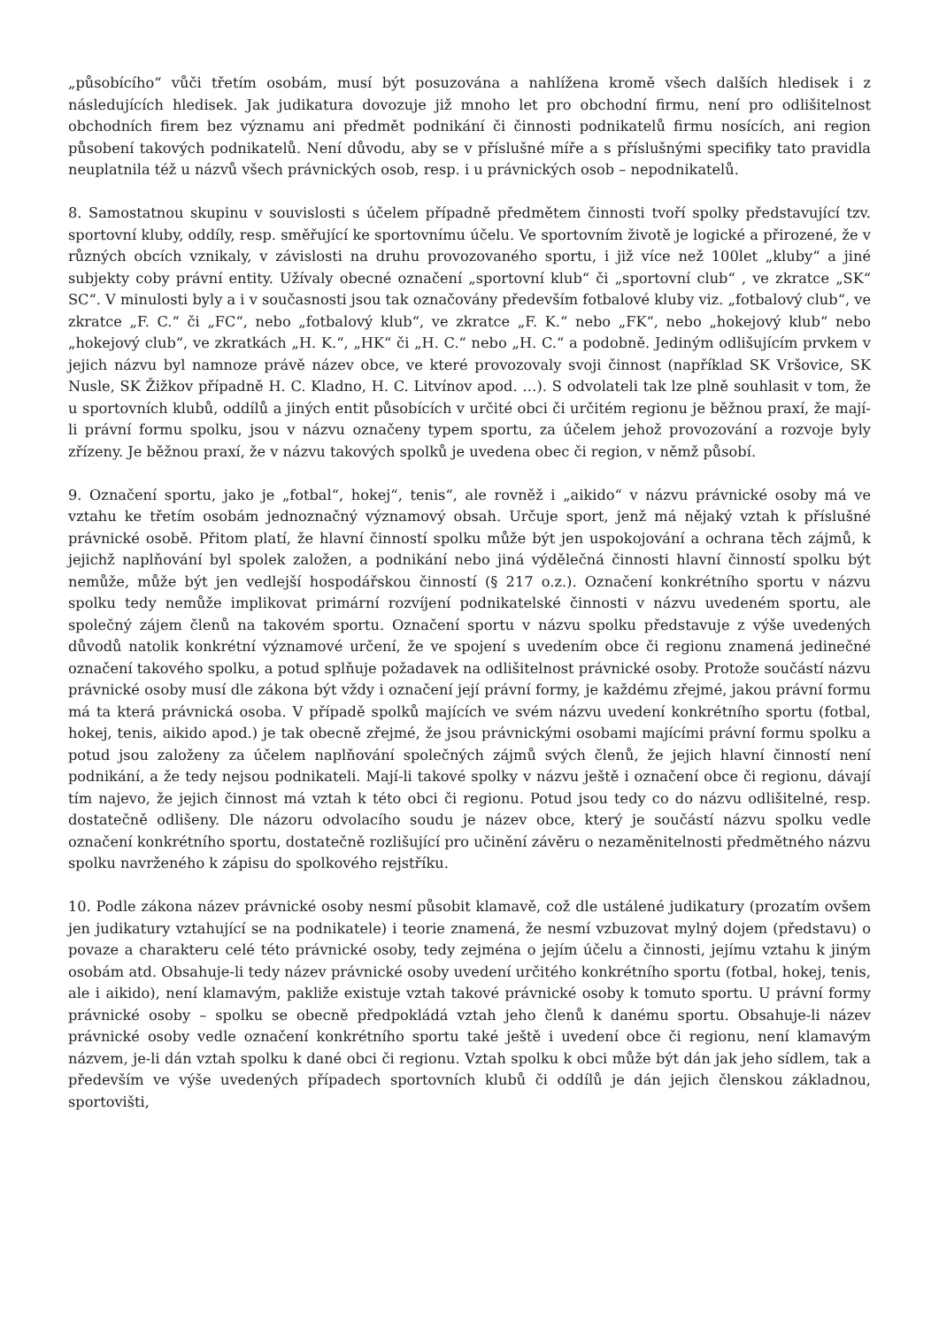„působícího“ vůči třetím osobám, musí být posuzována a nahlížena kromě všech dalších hledisek i z následujících hledisek. Jak judikatura dovozuje již mnoho let pro obchodní firmu, není pro odlišitelnost obchodních firem bez významu ani předmět podnikání či činnosti podnikatelů firmu nosících, ani region působení takových podnikatelů. Není důvodu, aby se v příslušné míře a s příslušnými specifiky tato pravidla neuplatnila též u názvů všech právnických osob, resp. i u právnických osob – nepodnikatelů.
8. Samostatnou skupinu v souvislosti s účelem případně předmětem činnosti tvoří spolky představující tzv. sportovní kluby, oddíly, resp. směřující ke sportovnímu účelu. Ve sportovním životě je logické a přirozené, že v různých obcích vznikaly, v závislosti na druhu provozovaného sportu, i již více než 100let „kluby“ a jiné subjekty coby právní entity. Užívaly obecné označení „sportovní klub“ či „sportovní club“ , ve zkratce „SK“ SC“. V minulosti byly a i v současnosti jsou tak označovány především fotbalové kluby viz. „fotbalový club“, ve zkratce „F. C.“ či „FC“, nebo „fotbalový klub“, ve zkratce „F. K.“ nebo „FK“, nebo „hokejový klub“ nebo „hokejový club“, ve zkratkách „H. K.“, „HK“ či „H. C.“ nebo „H. C.“ a podobně. Jediným odlišujícím prvkem v jejich názvu byl namnoze právě název obce, ve které provozovaly svoji činnost (například SK Vršovice, SK Nusle, SK Žižkov případně H. C. Kladno, H. C. Litvínov apod. …). S odvolateli tak lze plně souhlasit v tom, že u sportovních klubů, oddílů a jiných entit působících v určité obci či určitém regionu je běžnou praxí, že mají-li právní formu spolku, jsou v názvu označeny typem sportu, za účelem jehož provozování a rozvoje byly zřízeny. Je běžnou praxí, že v názvu takových spolků je uvedena obec či region, v němž působí.
9. Označení sportu, jako je „fotbal“, hokej“, tenis“, ale rovněž i „aikido“ v názvu právnické osoby má ve vztahu ke třetím osobám jednoznačný významový obsah. Určuje sport, jenž má nějaký vztah k příslušné právnické osobě. Přitom platí, že hlavní činností spolku může být jen uspokojování a ochrana těch zájmů, k jejichž naplňování byl spolek založen, a podnikání nebo jiná výdělečná činnosti hlavní činností spolku být nemůže, může být jen vedlejší hospodářskou činností (§ 217 o.z.). Označení konkrétního sportu v názvu spolku tedy nemůže implikovat primární rozvíjení podnikatelské činnosti v názvu uvedeném sportu, ale společný zájem členů na takovém sportu. Označení sportu v názvu spolku představuje z výše uvedených důvodů natolik konkrétní významové určení, že ve spojení s uvedením obce či regionu znamená jedinečné označení takového spolku, a potud splňuje požadavek na odlišitelnost právnické osoby. Protože součástí názvu právnické osoby musí dle zákona být vždy i označení její právní formy, je každému zřejmé, jakou právní formu má ta která právnická osoba. V případě spolků majících ve svém názvu uvedení konkrétního sportu (fotbal, hokej, tenis, aikido apod.) je tak obecně zřejmé, že jsou právnickými osobami majícími právní formu spolku a potud jsou založeny za účelem naplňování společných zájmů svých členů, že jejich hlavní činností není podnikání, a že tedy nejsou podnikateli. Mají-li takové spolky v názvu ještě i označení obce či regionu, dávají tím najevo, že jejich činnost má vztah k této obci či regionu. Potud jsou tedy co do názvu odlišitelné, resp. dostatečně odlišeny. Dle názoru odvolacího soudu je název obce, který je součástí názvu spolku vedle označení konkrétního sportu, dostatečně rozlišující pro učinění závěru o nezaměnitelnosti předmětného názvu spolku navrženého k zápisu do spolkového rejstříku.
10. Podle zákona název právnické osoby nesmí působit klamavě, což dle ustálené judikatury (prozatím ovšem jen judikatury vztahující se na podnikatele) i teorie znamená, že nesmí vzbuzovat mylný dojem (představu) o povaze a charakteru celé této právnické osoby, tedy zejména o jejím účelu a činnosti, jejímu vztahu k jiným osobám atd. Obsahuje-li tedy název právnické osoby uvedení určitého konkrétního sportu (fotbal, hokej, tenis, ale i aikido), není klamavým, pakliže existuje vztah takové právnické osoby k tomuto sportu. U právní formy právnické osoby – spolku se obecně předpokládá vztah jeho členů k danému sportu. Obsahuje-li název právnické osoby vedle označení konkrétního sportu také ještě i uvedení obce či regionu, není klamavým názvem, je-li dán vztah spolku k dané obci či regionu. Vztah spolku k obci může být dán jak jeho sídlem, tak a především ve výše uvedených případech sportovních klubů či oddílů je dán jejich členskou základnou, sportovišti,